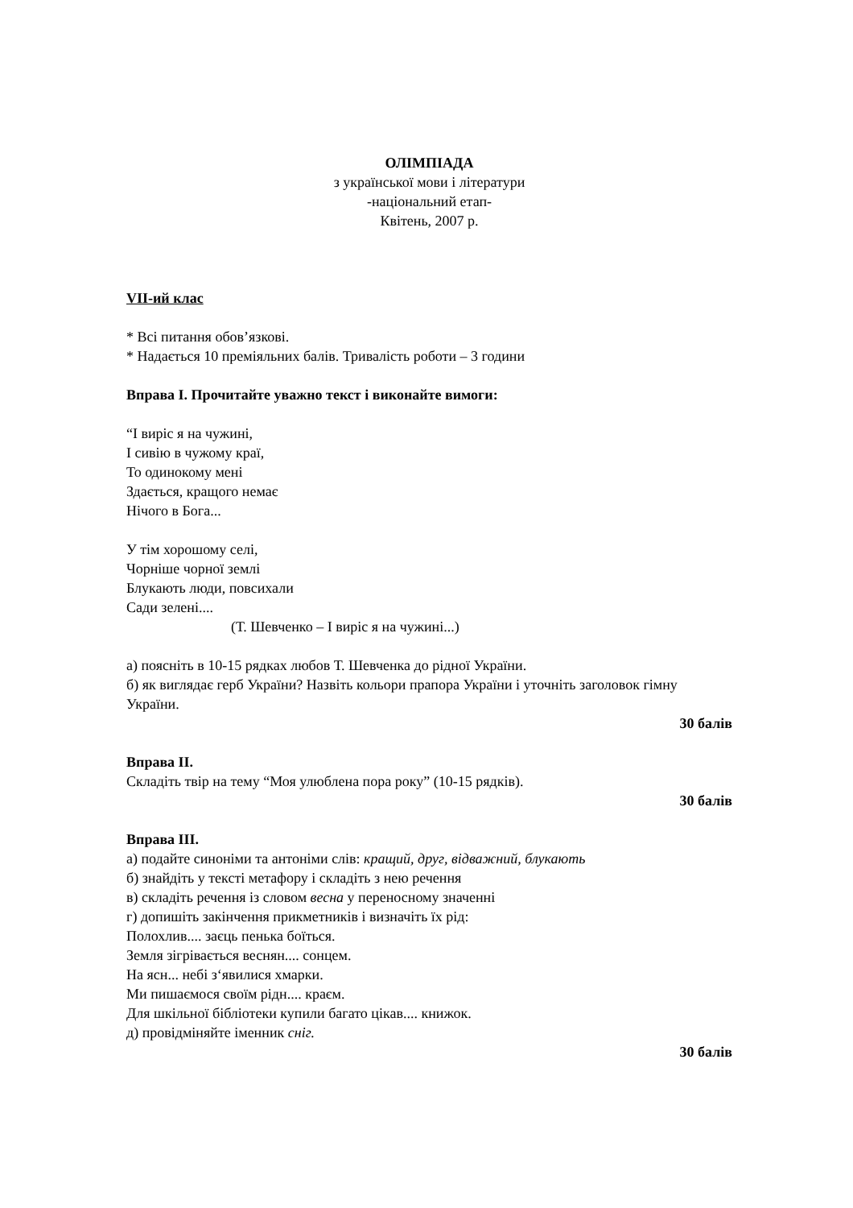ОЛІМПІАДА
з української мови і літератури
-національний етап-
Квітень, 2007 р.
VII-ий клас
* Всі питання обов’язкові.
* Надається 10 преміяльних балів. Тривалість роботи – 3 години
Вправа I. Прочитайте уважно текст і виконайте вимоги:
“I виріс я на чужині,
I сивію в чужому краї,
То одинокому мені
Здається, кращого немає
Нічого в Бога...
У тім хорошому селі,
Чорніше чорної землі
Блукають люди, повсихали
Сади зелені....
(Т. Шевченко – I виріс я на чужині...)
а) поясніть в 10-15 рядках любов Т. Шевченка до рідної України.
б) як виглядає герб України? Назвіть кольори прапора України і уточніть заголовок гімну України.
30 балів
Вправа II.
Складіть твір на тему “Моя улюблена пора року” (10-15 рядків).
30 балів
Вправа III.
а) подайте синоніми та антоніми слів: кращий, друг, відважний, блукають
б) знайдіть у тексті метафору і складіть з нею речення
в) складіть речення із словом весна у переносному значенні
г) допишіть закінчення прикметників і визначіть їх рід:
Полохлив.... заєць пенька боїться.
Земля зігрівається веснян.... сонцем.
На ясн... небі з‘явилися хмарки.
Ми пишаємося своїм рідн.... краєм.
Для шкільної бібліотеки купили багато цікав.... книжок.
д) провідміняйте іменник сніг.
30 балів